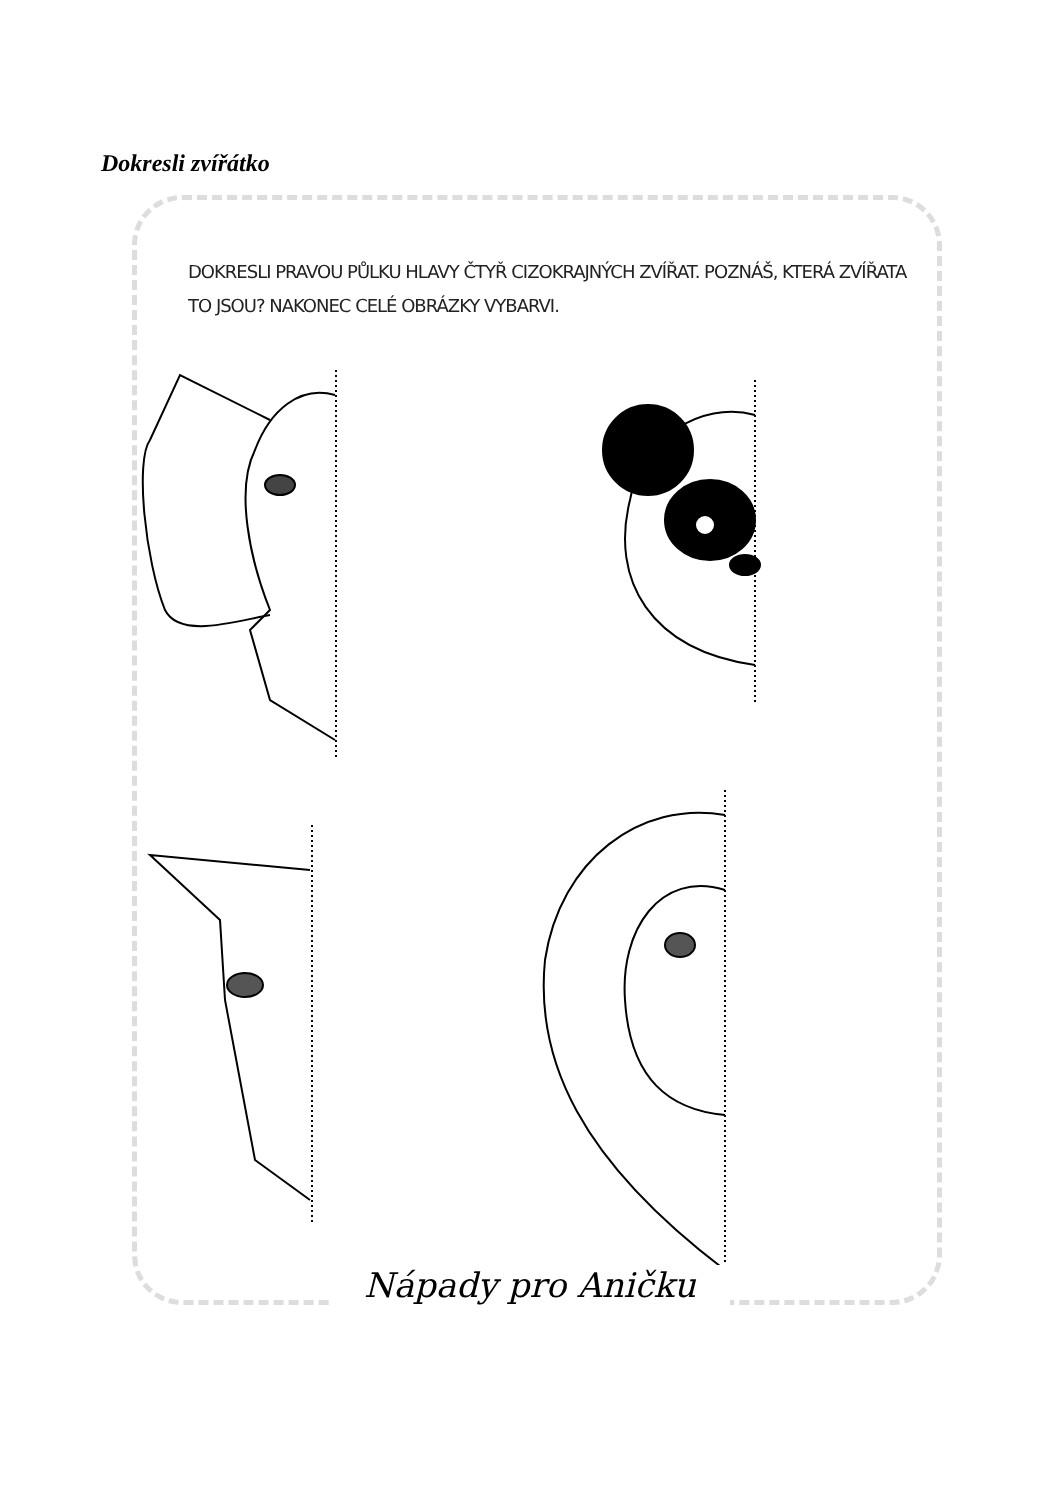Dokresli zvířátko
DOKRESLI PRAVOU PŮLKU HLAVY ČTYŘ CIZOKRAJNÝCH ZVÍŘAT. POZNÁŠ, KTERÁ ZVÍŘATA TO JSOU? NAKONEC CELÉ OBRÁZKY VYBARVI.
Nápady pro Aničku